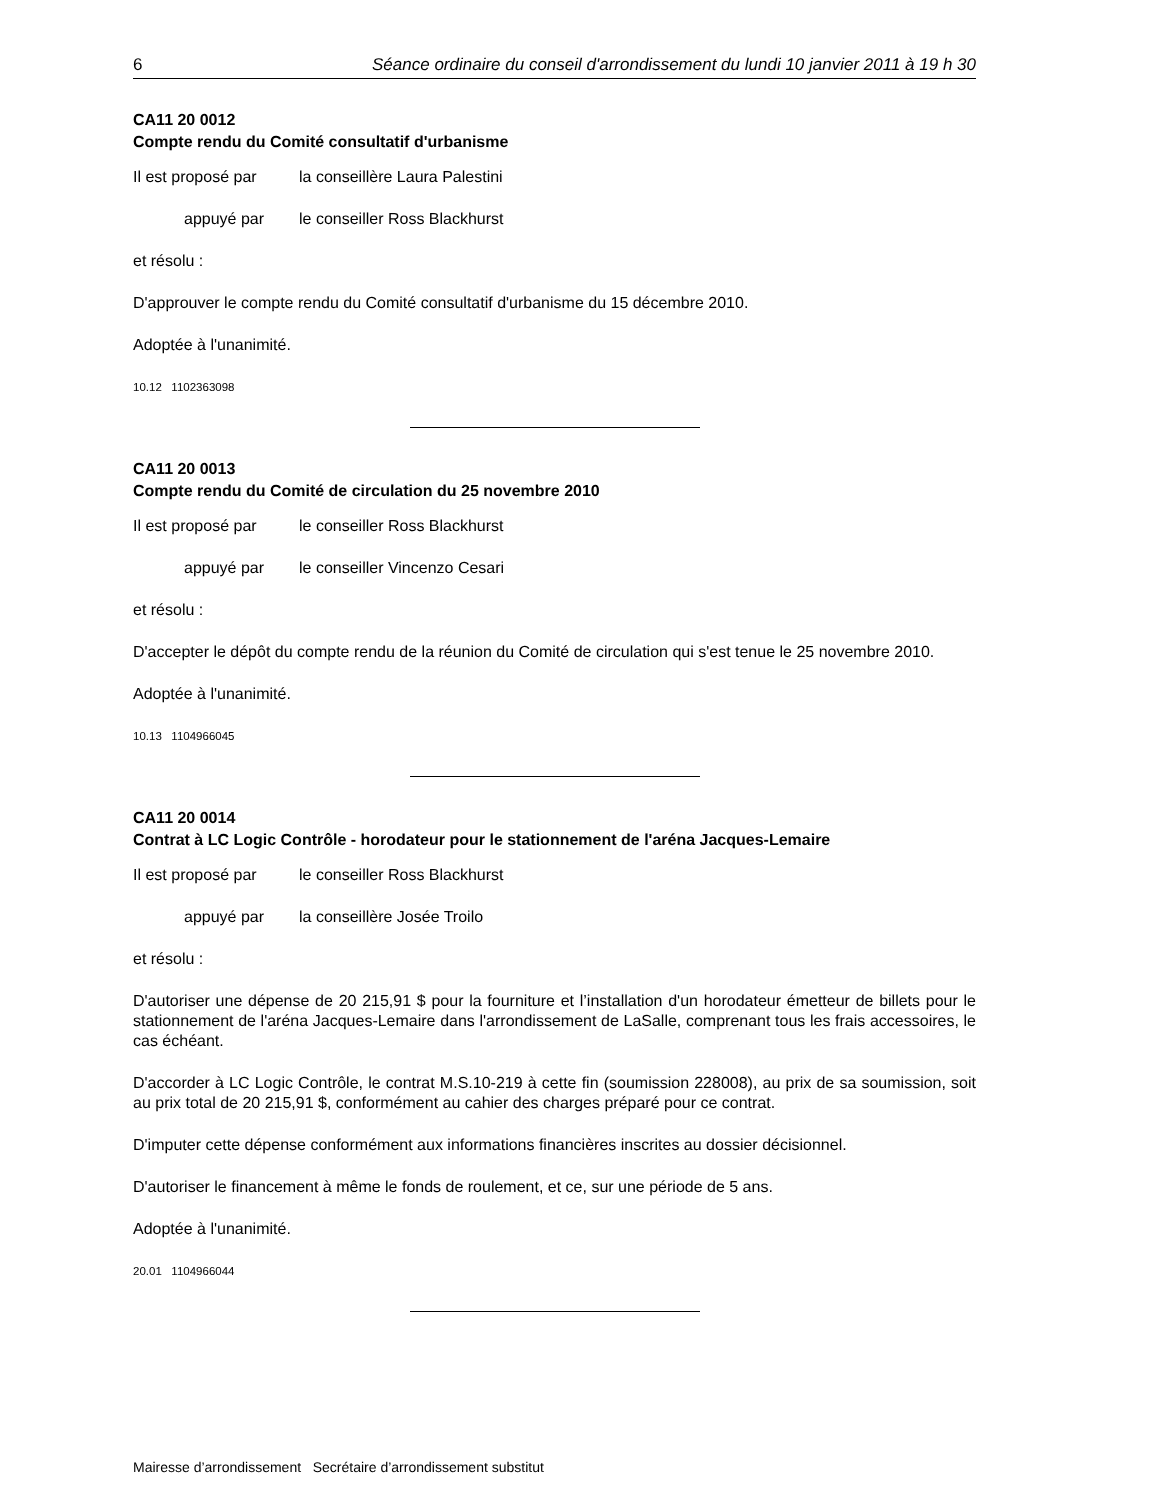6 Séance ordinaire du conseil d'arrondissement du lundi 10 janvier 2011 à 19 h 30
CA11 20 0012
Compte rendu du Comité consultatif d'urbanisme
Il est proposé par la conseillère Laura Palestini
appuyé par le conseiller Ross Blackhurst
et résolu :
D'approuver le compte rendu du Comité consultatif d'urbanisme du 15 décembre 2010.
Adoptée à l'unanimité.
10.12 1102363098
CA11 20 0013
Compte rendu du Comité de circulation du 25 novembre 2010
Il est proposé par le conseiller Ross Blackhurst
appuyé par le conseiller Vincenzo Cesari
et résolu :
D'accepter le dépôt du compte rendu de la réunion du Comité de circulation qui s'est tenue le 25 novembre 2010.
Adoptée à l'unanimité.
10.13 1104966045
CA11 20 0014
Contrat à LC Logic Contrôle - horodateur pour le stationnement de l'aréna Jacques-Lemaire
Il est proposé par le conseiller Ross Blackhurst
appuyé par la conseillère Josée Troilo
et résolu :
D'autoriser une dépense de 20 215,91 $ pour la fourniture et l’installation d'un horodateur émetteur de billets pour le stationnement de l'aréna Jacques-Lemaire dans l'arrondissement de LaSalle, comprenant tous les frais accessoires, le cas échéant.
D'accorder à LC Logic Contrôle, le contrat M.S.10-219 à cette fin (soumission 228008), au prix de sa soumission, soit au prix total de 20 215,91 $, conformément au cahier des charges préparé pour ce contrat.
D'imputer cette dépense conformément aux informations financières inscrites au dossier décisionnel.
D'autoriser le financement à même le fonds de roulement, et ce, sur une période de 5 ans.
Adoptée à l'unanimité.
20.01 1104966044
Mairesse d’arrondissement Secrétaire d’arrondissement substitut